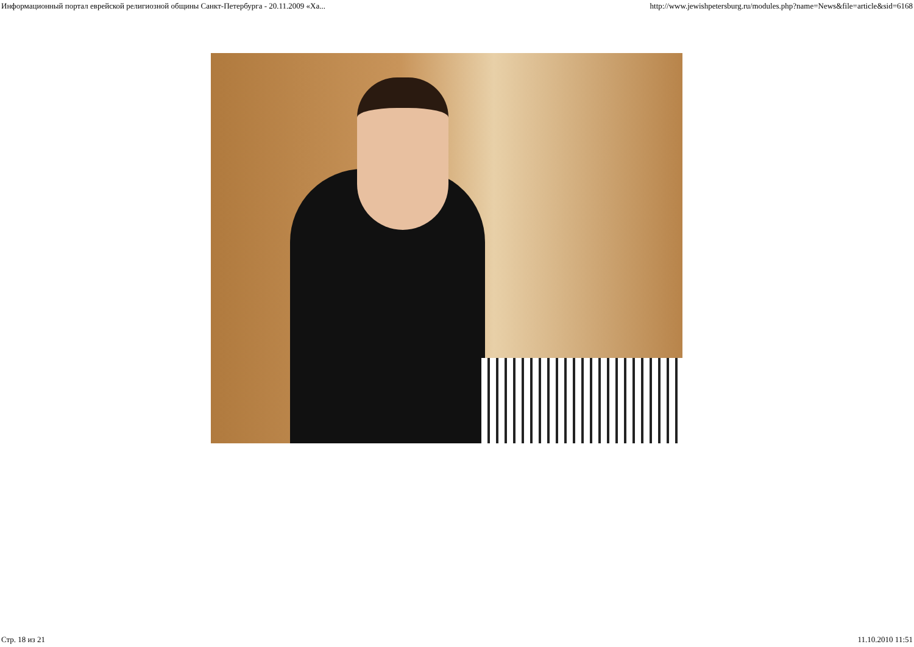Информационный портал еврейской религиозной общины Санкт-Петербурга - 20.11.2009 «Ха... http://www.jewishpetersburg.ru/modules.php?name=News&file=article&sid=6168
Стр. 18 из 21 11.10.2010 11:51